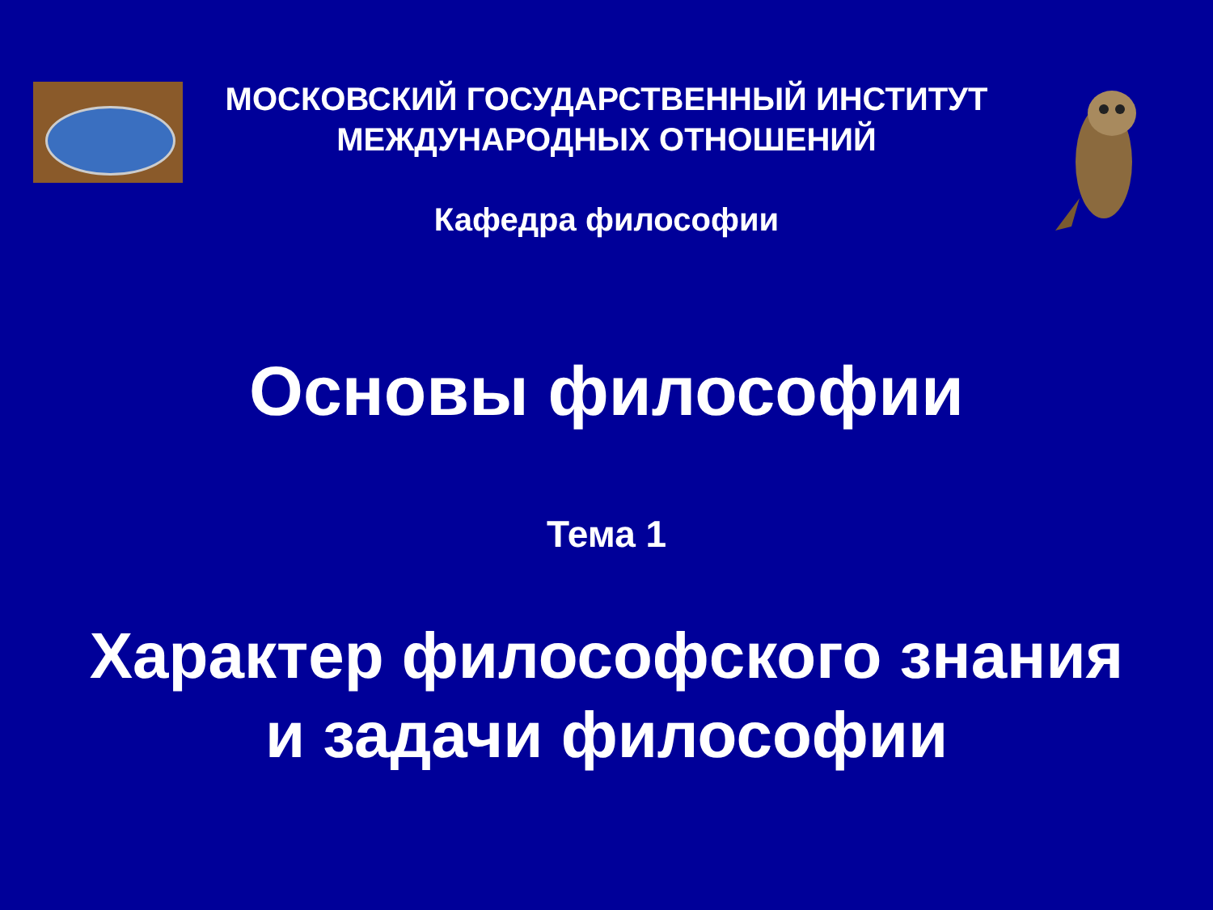МОСКОВСКИЙ ГОСУДАРСТВЕННЫЙ ИНСТИТУТ
МЕЖДУНАРОДНЫХ ОТНОШЕНИЙ
Кафедра философии
Основы философии
Тема 1
Характер философского знания
и задачи философии